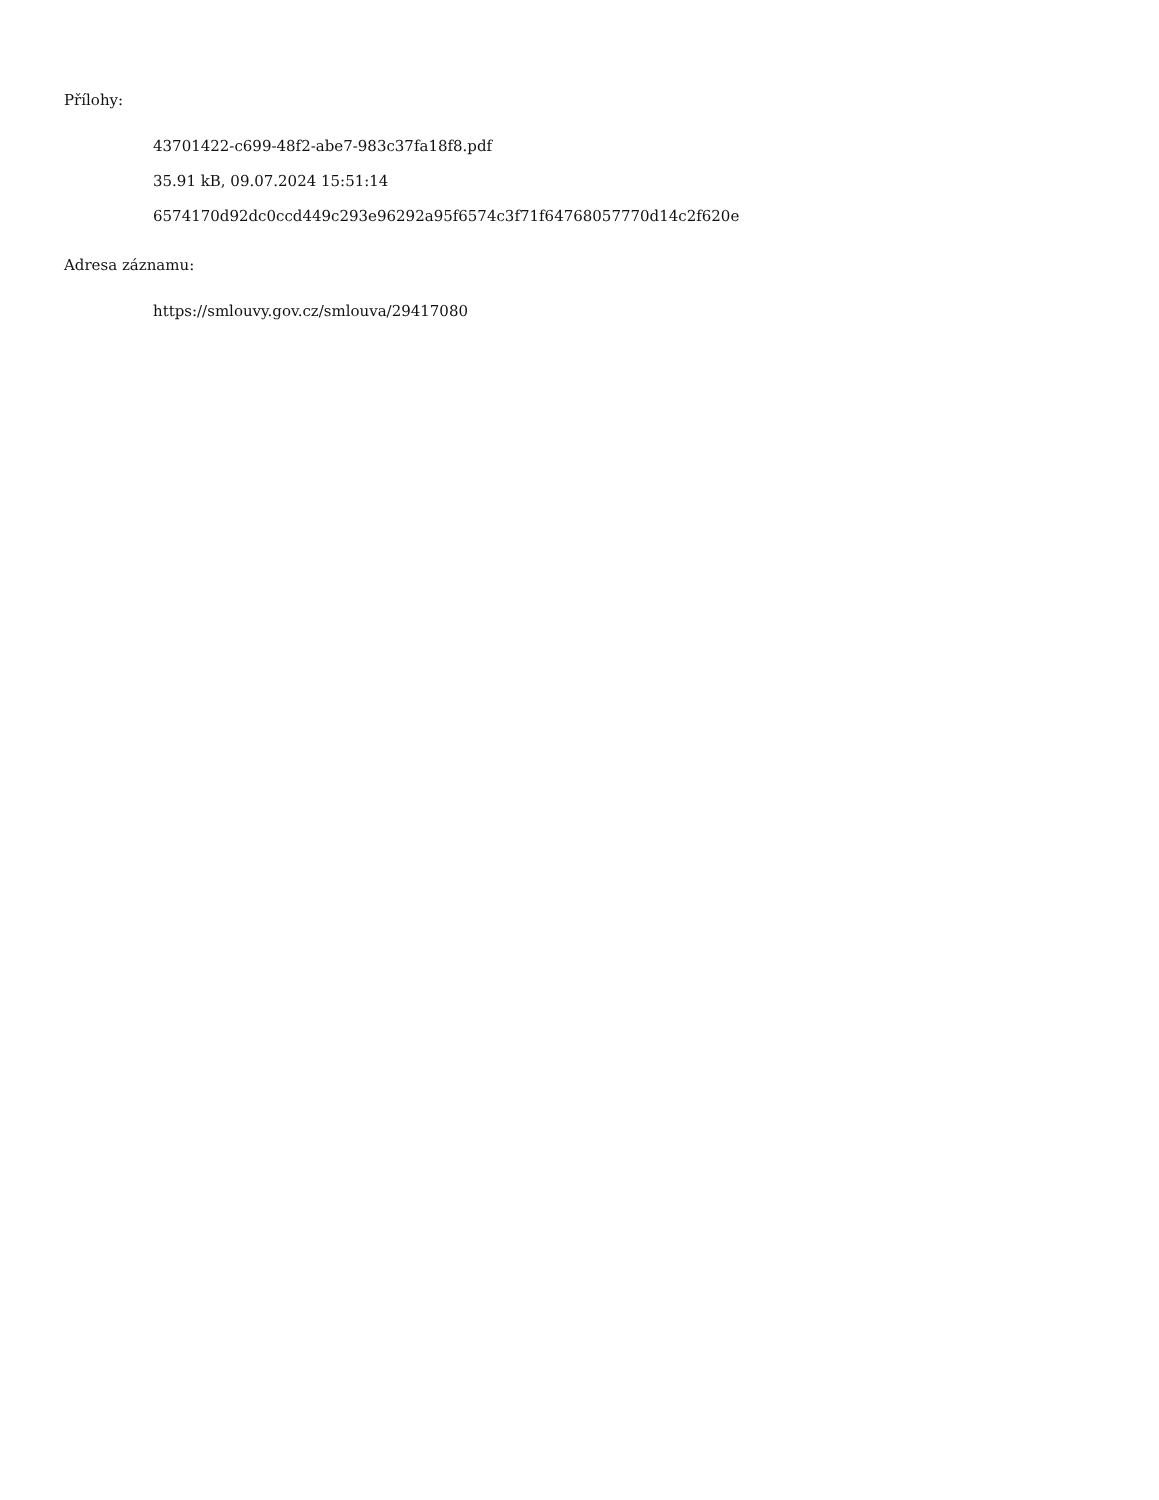Přílohy:
43701422-c699-48f2-abe7-983c37fa18f8.pdf
35.91 kB, 09.07.2024 15:51:14
6574170d92dc0ccd449c293e96292a95f6574c3f71f64768057770d14c2f620e
Adresa záznamu:
https://smlouvy.gov.cz/smlouva/29417080